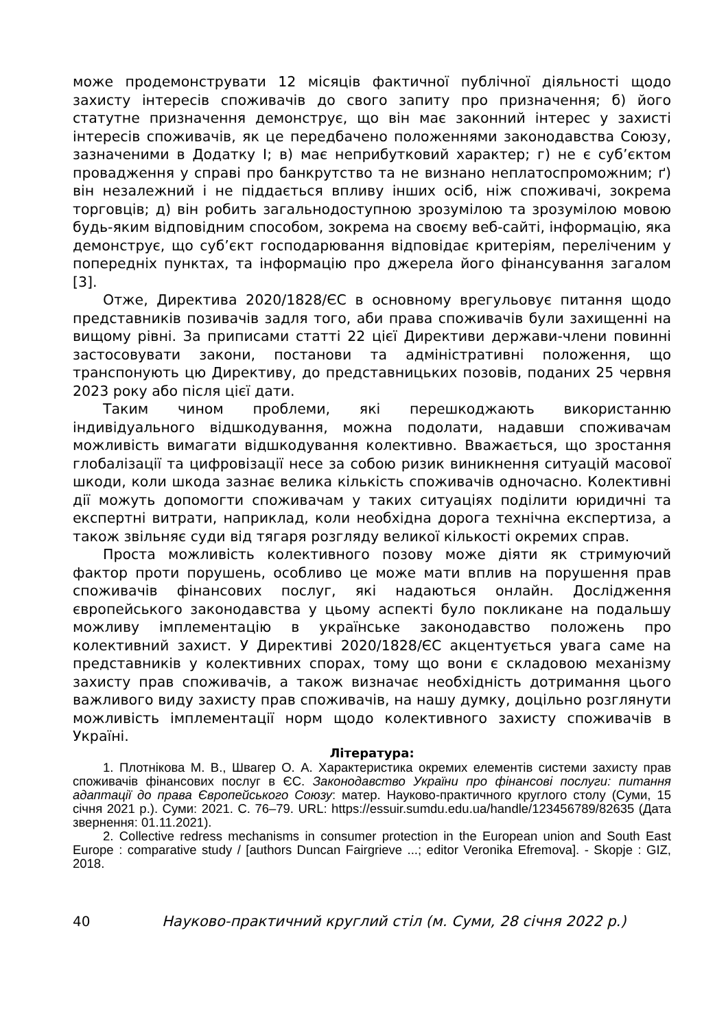може продемонструвати 12 місяців фактичної публічної діяльності щодо захисту інтересів споживачів до свого запиту про призначення; б) його статутне призначення демонструє, що він має законний інтерес у захисті інтересів споживачів, як це передбачено положеннями законодавства Союзу, зазначеними в Додатку I; в) має неприбутковий характер; г) не є суб’єктом провадження у справі про банкрутство та не визнано неплатоспроможним; ґ) він незалежний і не піддається впливу інших осіб, ніж споживачі, зокрема торговців; д) він робить загальнодоступною зрозумілою та зрозумілою мовою будь-яким відповідним способом, зокрема на своєму веб-сайті, інформацію, яка демонструє, що суб’єкт господарювання відповідає критеріям, переліченим у попередніх пунктах, та інформацію про джерела його фінансування загалом [3].
Отже, Директива 2020/1828/ЄС в основному врегульовує питання щодо представників позивачів задля того, аби права споживачів були захищенні на вищому рівні. За приписами статті 22 цієї Директиви держави-члени повинні застосовувати закони, постанови та адміністративні положення, що транспонують цю Директиву, до представницьких позовів, поданих 25 червня 2023 року або після цієї дати.
Таким чином проблеми, які перешкоджають використанню індивідуального відшкодування, можна подолати, надавши споживачам можливість вимагати відшкодування колективно. Вважається, що зростання глобалізації та цифровізації несе за собою ризик виникнення ситуацій масової шкоди, коли шкода зазнає велика кількість споживачів одночасно. Колективні дії можуть допомогти споживачам у таких ситуаціях поділити юридичні та експертні витрати, наприклад, коли необхідна дорога технічна експертиза, а також звільняє суди від тягаря розгляду великої кількості окремих справ.
Проста можливість колективного позову може діяти як стримуючий фактор проти порушень, особливо це може мати вплив на порушення прав споживачів фінансових послуг, які надаються онлайн. Дослідження європейського законодавства у цьому аспекті було покликане на подальшу можливу імплементацію в українське законодавство положень про колективний захист. У Директиві 2020/1828/ЄС акцентується увага саме на представників у колективних спорах, тому що вони є складовою механізму захисту прав споживачів, а також визначає необхідність дотримання цього важливого виду захисту прав споживачів, на нашу думку, доцільно розглянути можливість імплементації норм щодо колективного захисту споживачів в Україні.
Література:
1. Плотнікова М. В., Швагер О. А. Характеристика окремих елементів системи захисту прав споживачів фінансових послуг в ЄС. Законодавство України про фінансові послуги: питання адаптації до права Європейського Союзу: матер. Науково-практичного круглого столу (Суми, 15 січня 2021 р.). Суми: 2021. С. 76–79. URL: https://essuir.sumdu.edu.ua/handle/123456789/82635 (Дата звернення: 01.11.2021).
2. Collective redress mechanisms in consumer protection in the European union and South East Europe : comparative study / [authors Duncan Fairgrieve ...; editor Veronika Efremova]. - Skopje : GIZ, 2018.
40 Науково-практичний круглий стіл (м. Суми, 28 січня 2022 р.)